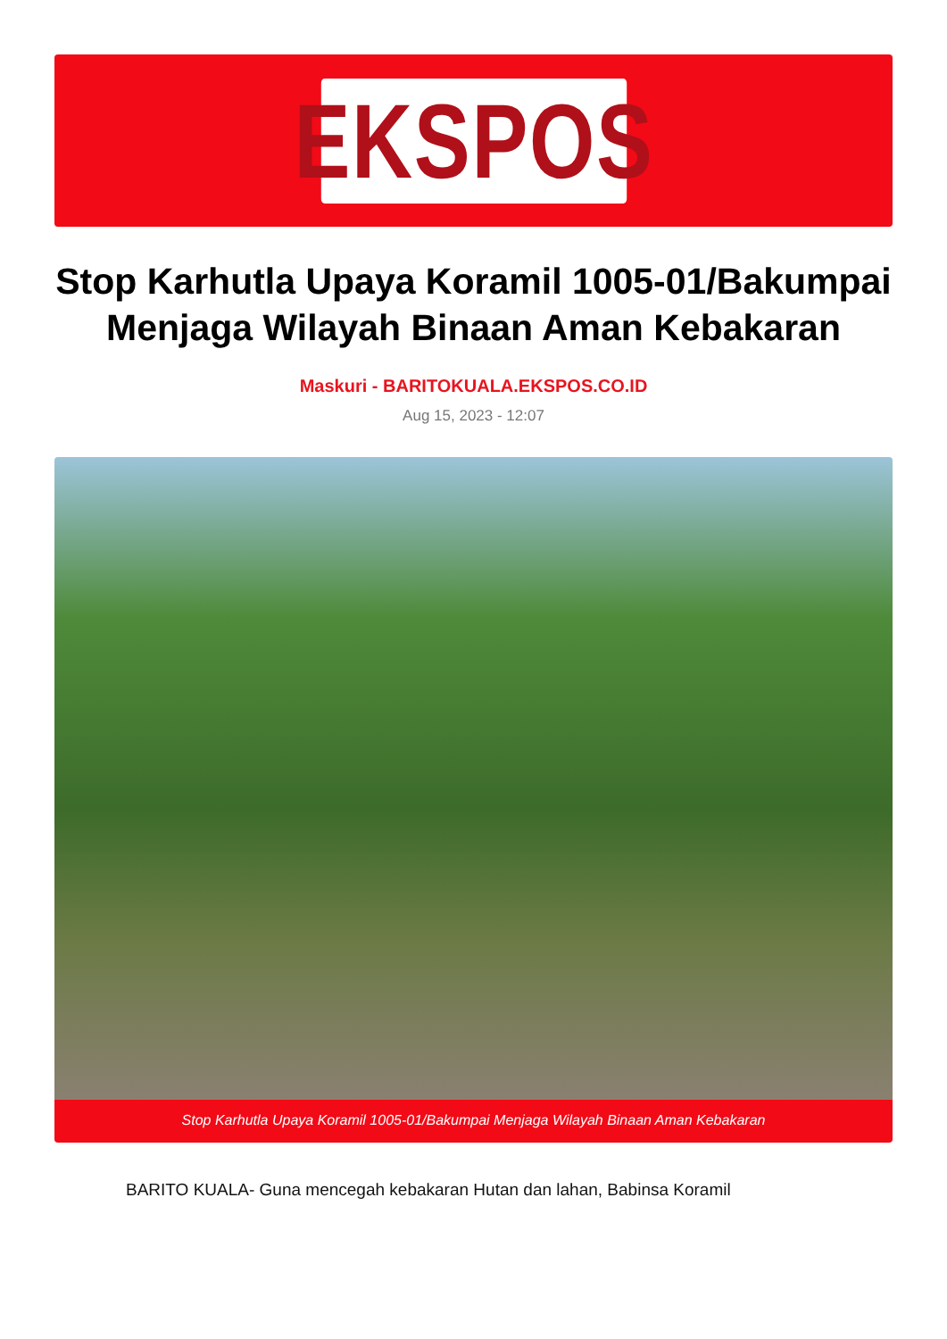EKSPOS
Stop Karhutla Upaya Koramil 1005-01/Bakumpai Menjaga Wilayah Binaan Aman Kebakaran
Maskuri - BARITOKUALA.EKSPOS.CO.ID
Aug 15, 2023 - 12:07
Stop Karhutla Upaya Koramil 1005-01/Bakumpai Menjaga Wilayah Binaan Aman Kebakaran
BARITO KUALA- Guna mencegah kebakaran Hutan dan lahan, Babinsa Koramil